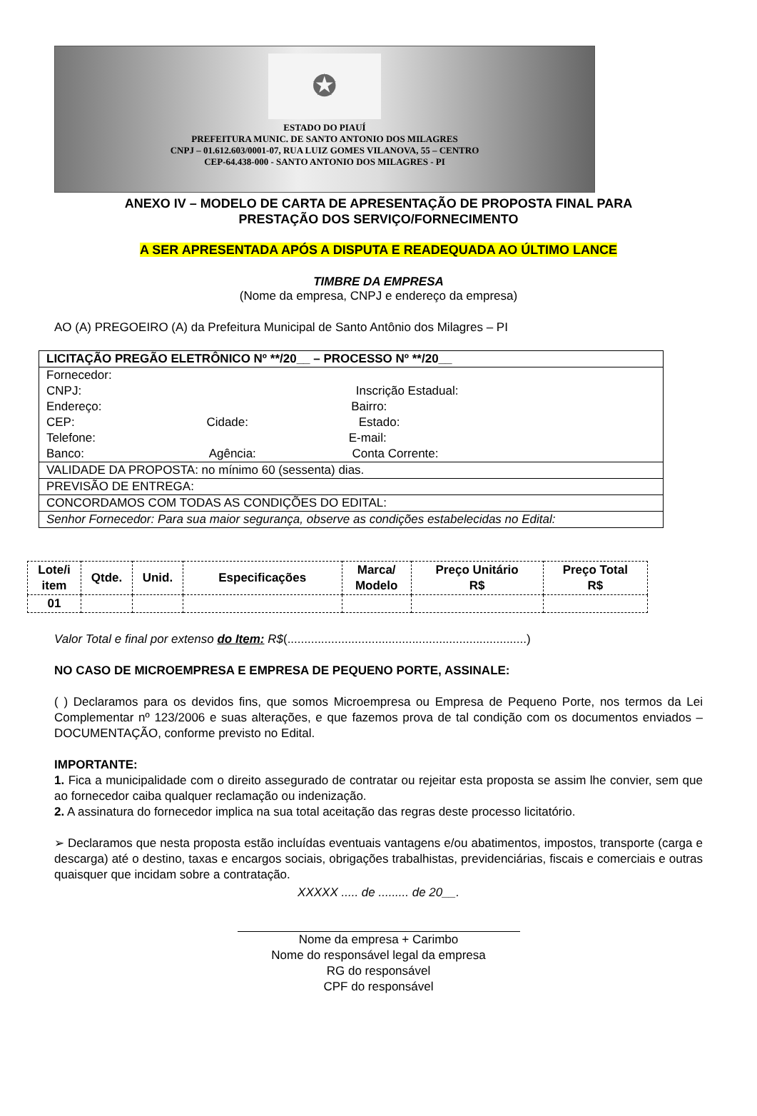✪
ESTADO DO PIAUÍ
PREFEITURA MUNIC. DE SANTO ANTONIO DOS MILAGRES
CNPJ – 01.612.603/0001-07, RUA LUIZ GOMES VILANOVA, 55 – CENTRO
CEP-64.438-000 - SANTO ANTONIO DOS MILAGRES - PI
ANEXO IV – MODELO DE CARTA DE APRESENTAÇÃO DE PROPOSTA FINAL PARA
PRESTAÇÃO DOS SERVIÇO/FORNECIMENTO
A SER APRESENTADA APÓS A DISPUTA E READEQUADA AO ÚLTIMO LANCE
TIMBRE DA EMPRESA
(Nome da empresa, CNPJ e endereço da empresa)
AO (A) PREGOEIRO (A) da Prefeitura Municipal de Santo Antônio dos Milagres – PI
| LICITAÇÃO PREGÃO ELETRÔNICO Nº **/20__ – PROCESSO Nº **/20__ |
| Fornecedor: CNPJ: Inscrição Estadual: Endereço: Bairro: CEP: Cidade: Estado: Telefone: E-mail: Banco: Agência: Conta Corrente: |
| VALIDADE DA PROPOSTA: no mínimo 60 (sessenta) dias. |
| PREVISÃO DE ENTREGA: |
| CONCORDAMOS COM TODAS AS CONDIÇÕES DO EDITAL: |
| Senhor Fornecedor: Para sua maior segurança, observe as condições estabelecidas no Edital: |
| Lote/i item | Qtde. | Unid. | Especificações | Marca/ Modelo | Preço Unitário R$ | Preço Total R$ |
| --- | --- | --- | --- | --- | --- | --- |
| 01 | | | | | | |
Valor Total e final por extenso do Item: R$(.......................................................................)
NO CASO DE MICROEMPRESA E EMPRESA DE PEQUENO PORTE, ASSINALE:
( ) Declaramos para os devidos fins, que somos Microempresa ou Empresa de Pequeno Porte, nos termos da Lei Complementar nº 123/2006 e suas alterações, e que fazemos prova de tal condição com os documentos enviados – DOCUMENTAÇÃO, conforme previsto no Edital.
IMPORTANTE:
1. Fica a municipalidade com o direito assegurado de contratar ou rejeitar esta proposta se assim lhe convier, sem que ao fornecedor caiba qualquer reclamação ou indenização.
2. A assinatura do fornecedor implica na sua total aceitação das regras deste processo licitatório.
➢ Declaramos que nesta proposta estão incluídas eventuais vantagens e/ou abatimentos, impostos, transporte (carga e descarga) até o destino, taxas e encargos sociais, obrigações trabalhistas, previdenciárias, fiscais e comerciais e outras quaisquer que incidam sobre a contratação.
XXXXX ..... de ......... de 20__.
Nome da empresa + Carimbo
Nome do responsável legal da empresa
RG do responsável
CPF do responsável